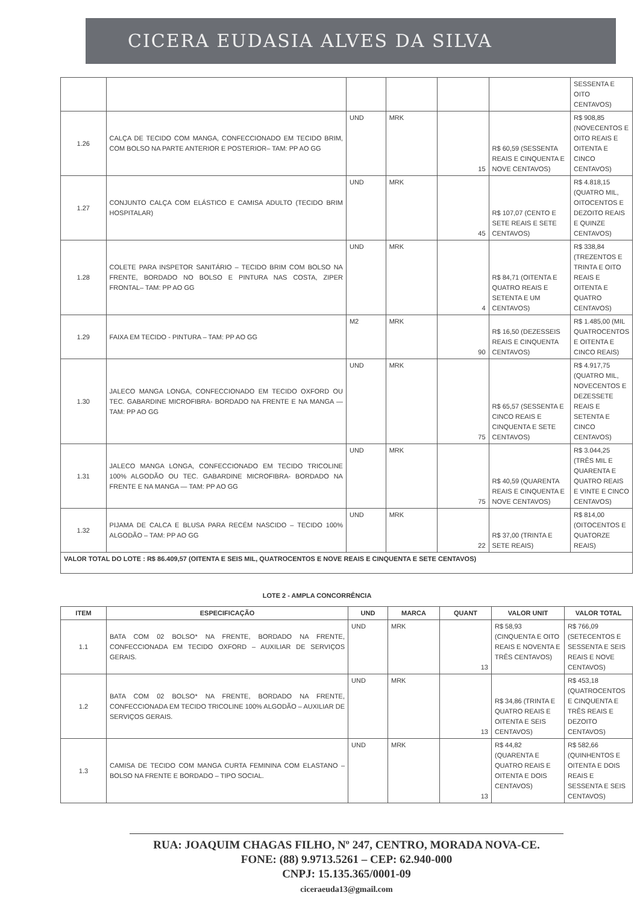CICERA EUDASIA ALVES DA SILVA
| | | | | | | SESSENTA E OITO CENTAVOS) |
| 1.26 | CALÇA DE TECIDO COM MANGA, CONFECCIONADO EM TECIDO BRIM, COM BOLSO NA PARTE ANTERIOR E POSTERIOR– TAM: PP AO GG | UND | MRK | 15 | R$ 60,59 (SESSENTA REAIS E CINQUENTA E NOVE CENTAVOS) | R$ 908,85 (NOVECENTOS E OITO REAIS E OITENTA E CINCO CENTAVOS) |
| 1.27 | CONJUNTO CALÇA COM ELÁSTICO E CAMISA ADULTO (TECIDO BRIM HOSPITALAR) | UND | MRK | 45 | R$ 107,07 (CENTO E SETE REAIS E SETE CENTAVOS) | R$ 4.818,15 (QUATRO MIL, OITOCENTOS E DEZOITO REAIS E QUINZE CENTAVOS) |
| 1.28 | COLETE PARA INSPETOR SANITÁRIO – TECIDO BRIM COM BOLSO NA FRENTE, BORDADO NO BOLSO E PINTURA NAS COSTA, ZIPER FRONTAL– TAM: PP AO GG | UND | MRK | 4 | R$ 84,71 (OITENTA E QUATRO REAIS E SETENTA E UM CENTAVOS) | R$ 338,84 (TREZENTOS E TRINTA E OITO REAIS E OITENTA E QUATRO CENTAVOS) |
| 1.29 | FAIXA EM TECIDO - PINTURA – TAM: PP AO GG | M2 | MRK | 90 | R$ 16,50 (DEZESSEIS REAIS E CINQUENTA CENTAVOS) | R$ 1.485,00 (MIL QUATROCENTOS E OITENTA E CINCO REAIS) |
| 1.30 | JALECO MANGA LONGA, CONFECCIONADO EM TECIDO OXFORD OU TEC. GABARDINE MICROFIBRA- BORDADO NA FRENTE E NA MANGA — TAM: PP AO GG | UND | MRK | 75 | R$ 65,57 (SESSENTA E CINCO REAIS E CINQUENTA E SETE CENTAVOS) | R$ 4.917,75 (QUATRO MIL, NOVECENTOS E DEZESSETE REAIS E SETENTA E CINCO CENTAVOS) |
| 1.31 | JALECO MANGA LONGA, CONFECCIONADO EM TECIDO TRICOLINE 100% ALGODÃO OU TEC. GABARDINE MICROFIBRA- BORDADO NA FRENTE E NA MANGA — TAM: PP AO GG | UND | MRK | 75 | R$ 40,59 (QUARENTA REAIS E CINQUENTA E NOVE CENTAVOS) | R$ 3.044,25 (TRÊS MIL E QUARENTA E QUATRO REAIS E VINTE E CINCO CENTAVOS) |
| 1.32 | PIJAMA DE CALCA E BLUSA PARA RECÉM NASCIDO – TECIDO 100% ALGODÃO – TAM: PP AO GG | UND | MRK | 22 | R$ 37,00 (TRINTA E SETE REAIS) | R$ 814,00 (OITOCENTOS E QUATORZE REAIS) |
| VALOR TOTAL DO LOTE : R$ 86.409,57 (OITENTA E SEIS MIL, QUATROCENTOS E NOVE REAIS E CINQUENTA E SETE CENTAVOS) | | | | | | |
LOTE 2 - AMPLA CONCORRÊNCIA
| ITEM | ESPECIFICAÇÃO | UND | MARCA | QUANT | VALOR UNIT | VALOR TOTAL |
| --- | --- | --- | --- | --- | --- | --- |
| 1.1 | BATA COM 02 BOLSO* NA FRENTE, BORDADO NA FRENTE, CONFECCIONADA EM TECIDO OXFORD – AUXILIAR DE SERVIÇOS GERAIS. | UND | MRK | 13 | R$ 58,93 (CINQUENTA E OITO REAIS E NOVENTA E TRÊS CENTAVOS) | R$ 766,09 (SETECENTOS E SESSENTA E SEIS REAIS E NOVE CENTAVOS) |
| 1.2 | BATA COM 02 BOLSO* NA FRENTE, BORDADO NA FRENTE, CONFECCIONADA EM TECIDO TRICOLINE 100% ALGODÃO – AUXILIAR DE SERVIÇOS GERAIS. | UND | MRK | 13 | R$ 34,86 (TRINTA E QUATRO REAIS E OITENTA E SEIS CENTAVOS) | R$ 453,18 (QUATROCENTOS E CINQUENTA E TRÊS REAIS E DEZOITO CENTAVOS) |
| 1.3 | CAMISA DE TECIDO COM MANGA CURTA FEMININA COM ELASTANO – BOLSO NA FRENTE E BORDADO – TIPO SOCIAL. | UND | MRK | 13 | R$ 44,82 (QUARENTA E QUATRO REAIS E OITENTA E DOIS CENTAVOS) | R$ 582,66 (QUINHENTOS E OITENTA E DOIS REAIS E SESSENTA E SEIS CENTAVOS) |
RUA: JOAQUIM CHAGAS FILHO, Nº 247, CENTRO, MORADA NOVA-CE.
FONE: (88) 9.9713.5261 – CEP: 62.940-000
CNPJ: 15.135.365/0001-09
ciceraeuda13@gmail.com